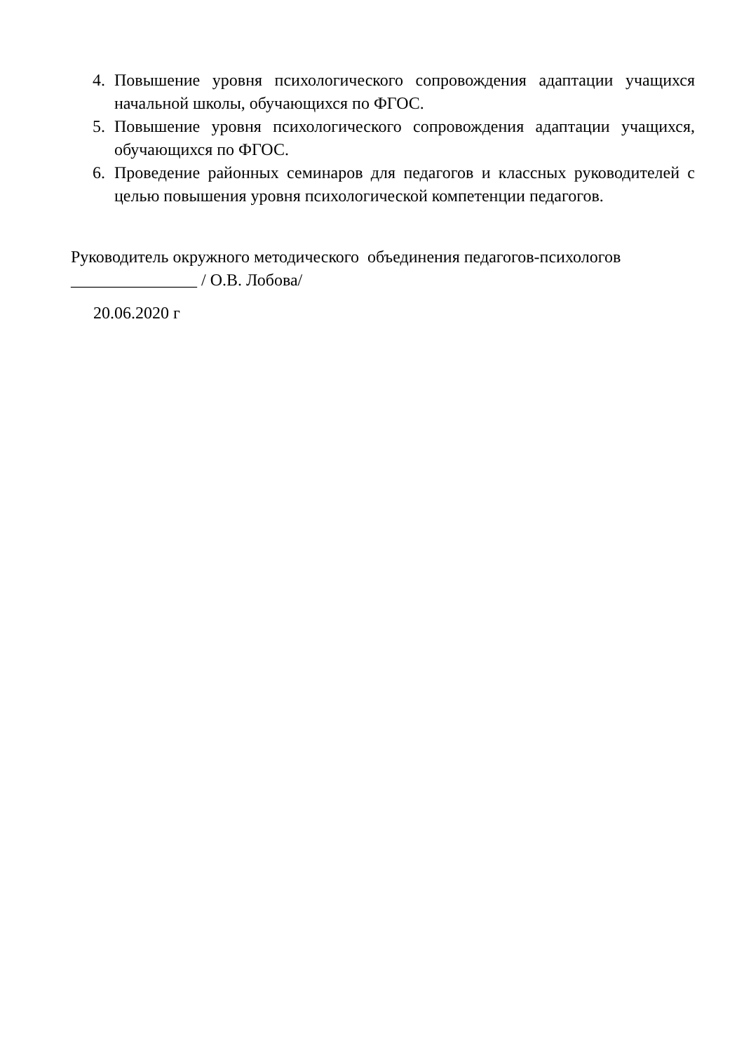4. Повышение уровня психологического сопровождения адаптации учащихся начальной школы, обучающихся по ФГОС.
5. Повышение уровня психологического сопровождения адаптации учащихся, обучающихся по ФГОС.
6. Проведение районных семинаров для педагогов и классных руководителей с целью повышения уровня психологической компетенции педагогов.
Руководитель окружного методического объединения педагогов-психологов
_______________ / О.В. Лобова/
20.06.2020 г